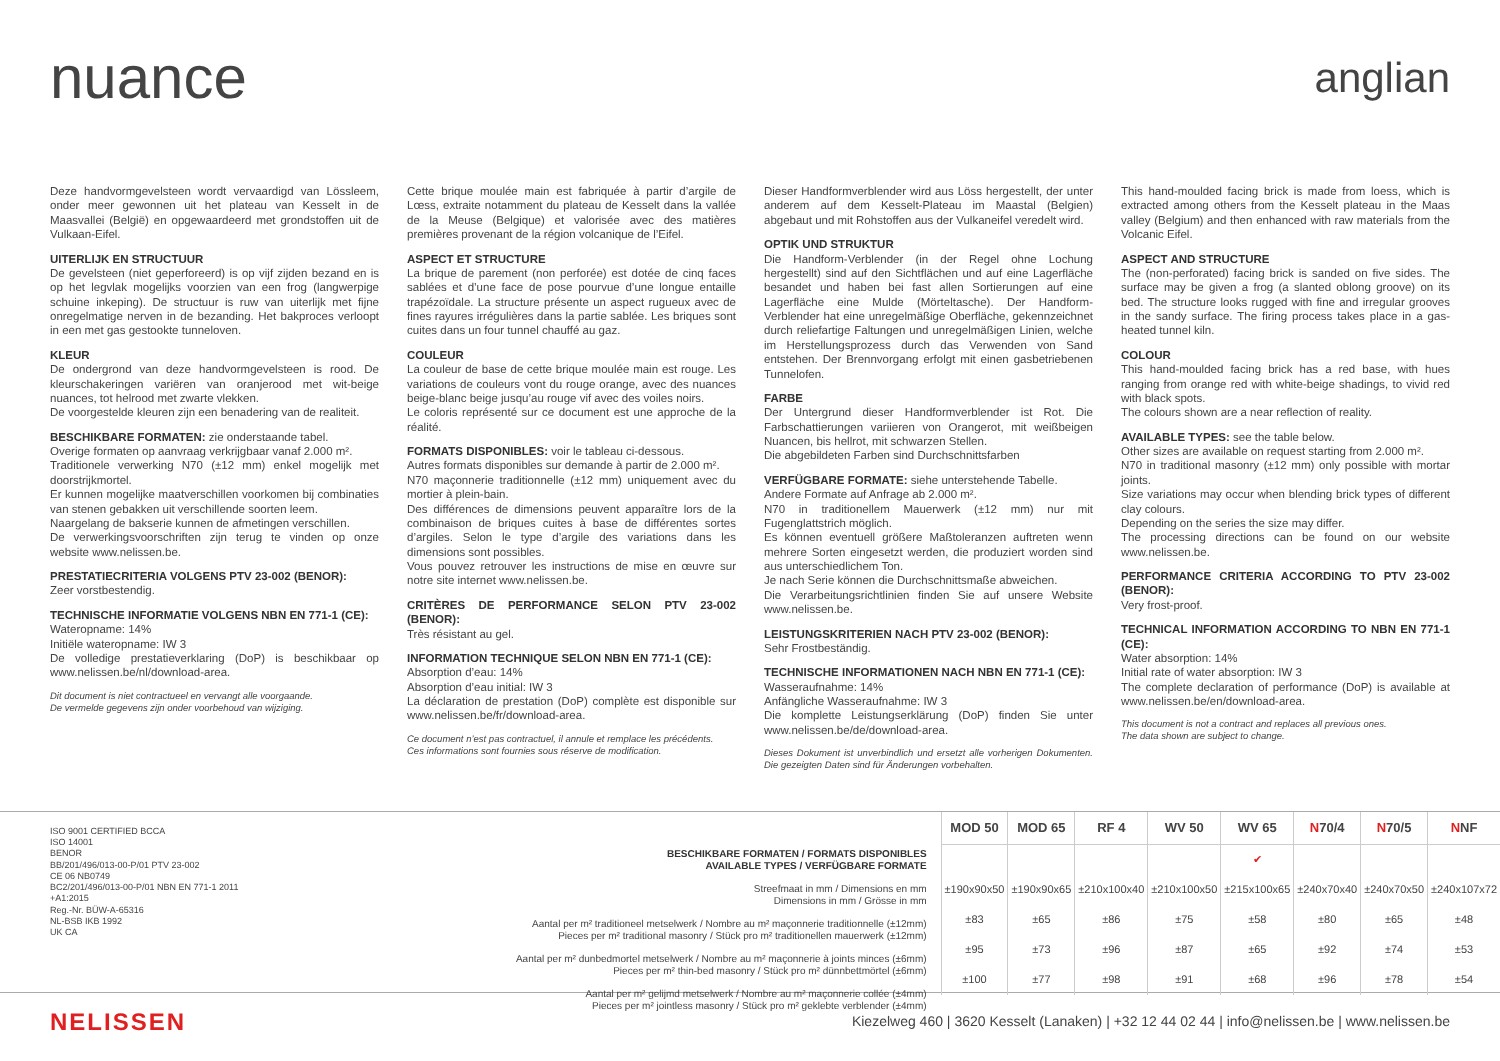nuance
anglian
Deze handvormgevelsteen wordt vervaardigd van Lössleem, onder meer gewonnen uit het plateau van Kesselt in de Maasvallei (België) en opgewaardeerd met grondstoffen uit de Vulkaan-Eifel.
UITERLIJK EN STRUCTUUR
De gevelsteen (niet geperforeerd) is op vijf zijden bezand en is op het legvlak mogelijks voorzien van een frog (langwerpige schuine inkeping). De structuur is ruw van uiterlijk met fijne onregelmatige nerven in de bezanding. Het bakproces verloopt in een met gas gestookte tunneloven.
KLEUR
De ondergrond van deze handvormgevelsteen is rood. De kleurschakeringen variëren van oranjerood met wit-beige nuances, tot helrood met zwarte vlekken.
De voorgestelde kleuren zijn een benadering van de realiteit.
BESCHIKBARE FORMATEN: zie onderstaande tabel.
Overige formaten op aanvraag verkrijgbaar vanaf 2.000 m².
Traditionele verwerking N70 (±12 mm) enkel mogelijk met doorstrijkmortel.
Er kunnen mogelijke maatverschillen voorkomen bij combinaties van stenen gebakken uit verschillende soorten leem.
Naargelang de bakserie kunnen de afmetingen verschillen.
De verwerkingsvoorschriften zijn terug te vinden op onze website www.nelissen.be.
PRESTATIECRITERIA VOLGENS PTV 23-002 (BENOR):
Zeer vorstbestendig.
TECHNISCHE INFORMATIE VOLGENS NBN EN 771-1 (CE):
Wateropname: 14%
Initiële wateropname: IW 3
De volledige prestatieverklaring (DoP) is beschikbaar op www.nelissen.be/nl/download-area.
Dit document is niet contractueel en vervangt alle voorgaande.
De vermelde gegevens zijn onder voorbehoud van wijziging.
Cette brique moulée main est fabriquée à partir d’argile de Lœss, extraite notamment du plateau de Kesselt dans la vallée de la Meuse (Belgique) et valorisée avec des matières premières provenant de la région volcanique de l’Eifel.
ASPECT ET STRUCTURE
La brique de parement (non perforée) est dotée de cinq faces sablées et d’une face de pose pourvue d’une longue entaille trapézoïdale. La structure présente un aspect rugueux avec de fines rayures irrégulières dans la partie sablée. Les briques sont cuites dans un four tunnel chauffé au gaz.
COULEUR
La couleur de base de cette brique moulée main est rouge. Les variations de couleurs vont du rouge orange, avec des nuances beige-blanc beige jusqu’au rouge vif avec des voiles noirs.
Le coloris représenté sur ce document est une approche de la réalité.
FORMATS DISPONIBLES: voir le tableau ci-dessous.
Autres formats disponibles sur demande à partir de 2.000 m².
N70 maçonnerie traditionnelle (±12 mm) uniquement avec du mortier à plein-bain.
Des différences de dimensions peuvent apparaître lors de la combinaison de briques cuites à base de différentes sortes d’argiles. Selon le type d’argile des variations dans les dimensions sont possibles.
Vous pouvez retrouver les instructions de mise en œuvre sur notre site internet www.nelissen.be.
CRITÈRES DE PERFORMANCE SELON PTV 23-002 (BENOR):
Très résistant au gel.
INFORMATION TECHNIQUE SELON NBN EN 771-1 (CE):
Absorption d’eau: 14%
Absorption d’eau initial: IW 3
La déclaration de prestation (DoP) complète est disponible sur www.nelissen.be/fr/download-area.
Ce document n’est pas contractuel, il annule et remplace les précédents.
Ces informations sont fournies sous réserve de modification.
Dieser Handformverblender wird aus Löss hergestellt, der unter anderem auf dem Kesselt-Plateau im Maastal (Belgien) abgebaut und mit Rohstoffen aus der Vulkaneifel veredelt wird.
OPTIK UND STRUKTUR
Die Handform-Verblender (in der Regel ohne Lochung hergestellt) sind auf den Sichtflächen und auf eine Lagerfläche besandet und haben bei fast allen Sortierungen auf eine Lagerfläche eine Mulde (Mörteltasche). Der Handform-Verblender hat eine unregelmäßige Oberfläche, gekennzeichnet durch reliefartige Faltungen und unregelmäßigen Linien, welche im Herstellungsprozess durch das Verwenden von Sand entstehen. Der Brennvorgang erfolgt mit einen gasbetriebenen Tunnelofen.
FARBE
Der Untergrund dieser Handformverblender ist Rot. Die Farbschattierungen variieren von Orangerot, mit weißbeigen Nuancen, bis hellrot, mit schwarzen Stellen.
Die abgebildeten Farben sind Durchschnittsfarben
VERFÜGBARE FORMATE: siehe unterstehende Tabelle.
Andere Formate auf Anfrage ab 2.000 m².
N70 in traditionellem Mauerwerk (±12 mm) nur mit Fugenglattstrich möglich.
Es können eventuell größere Maßtoleranzen auftreten wenn mehrere Sorten eingesetzt werden, die produziert worden sind aus unterschiedlichem Ton.
Je nach Serie können die Durchschnittsmaße abweichen.
Die Verarbeitungsrichtlinien finden Sie auf unsere Website www.nelissen.be.
LEISTUNGSKRITERIEN NACH PTV 23-002 (BENOR):
Sehr Frostbeständig.
TECHNISCHE INFORMATIONEN NACH NBN EN 771-1 (CE):
Wasseraufnahme: 14%
Anfängliche Wasseraufnahme: IW 3
Die komplette Leistungserklärung (DoP) finden Sie unter www.nelissen.be/de/download-area.
Dieses Dokument ist unverbindlich und ersetzt alle vorherigen Dokumenten. Die gezeigten Daten sind für Änderungen vorbehalten.
This hand-moulded facing brick is made from loess, which is extracted among others from the Kesselt plateau in the Maas valley (Belgium) and then enhanced with raw materials from the Volcanic Eifel.
ASPECT AND STRUCTURE
The (non-perforated) facing brick is sanded on five sides. The surface may be given a frog (a slanted oblong groove) on its bed. The structure looks rugged with fine and irregular grooves in the sandy surface. The firing process takes place in a gas-heated tunnel kiln.
COLOUR
This hand-moulded facing brick has a red base, with hues ranging from orange red with white-beige shadings, to vivid red with black spots.
The colours shown are a near reflection of reality.
AVAILABLE TYPES: see the table below.
Other sizes are available on request starting from 2.000 m².
N70 in traditional masonry (±12 mm) only possible with mortar joints.
Size variations may occur when blending brick types of different clay colours.
Depending on the series the size may differ.
The processing directions can be found on our website www.nelissen.be.
PERFORMANCE CRITERIA ACCORDING TO PTV 23-002 (BENOR):
Very frost-proof.
TECHNICAL INFORMATION ACCORDING TO NBN EN 771-1 (CE):
Water absorption: 14%
Initial rate of water absorption: IW 3
The complete declaration of performance (DoP) is available at www.nelissen.be/en/download-area.
This document is not a contract and replaces all previous ones.
The data shown are subject to change.
ISO 9001 CERTIFIED BCCA
ISO 14001
BENOR
BB/201/496/013-00-P/01 PTV 23-002
CE 06 NB0749
BC2/201/496/013-00-P/01 NBN EN 771-1 2011 +A1:2015
Reg.-Nr. BÜW-A-65316
NL-BSB IKB 1992
UK CA
BESCHIKBARE FORMATEN / FORMATS DISPONIBLES
AVAILABLE TYPES / VERFÜGBARE FORMATE
Streefmaat in mm / Dimensions en mm
Dimensions in mm / Grösse in mm
Aantal per m² traditioneel metselwerk / Nombre au m² maçonnerie traditionnelle (±12mm)
Pieces per m² traditional masonry / Stück pro m² traditionellen mauerwerk (±12mm)
Aantal per m² dunbedmortel metselwerk / Nombre au m² maçonnerie à joints minces (±6mm)
Pieces per m² thin-bed masonry / Stück pro m² dünnbettmörtel (±6mm)
Aantal per m² gelijmd metselwerk / Nombre au m² maçonnerie collée (±4mm)
Pieces per m² jointless masonry / Stück pro m² geklebte verblender (±4mm)
| MOD 50 | MOD 65 | RF 4 | WV 50 | WV 65 | N 70/4 | N 70/5 | N NF |
| --- | --- | --- | --- | --- | --- | --- | --- |
| | | | | ✔ | | | |
| ±190x90x50 | ±190x90x65 | ±210x100x40 | ±210x100x50 | ±215x100x65 | ±240x70x40 | ±240x70x50 | ±240x107x72 |
| ±83 | ±65 | ±86 | ±75 | ±58 | ±80 | ±65 | ±48 |
| ±95 | ±73 | ±96 | ±87 | ±65 | ±92 | ±74 | ±53 |
| ±100 | ±77 | ±98 | ±91 | ±68 | ±96 | ±78 | ±54 |
NELISSEN
Kiezelweg 460 | 3620 Kesselt (Lanaken) | +32 12 44 02 44 | info@nelissen.be | www.nelissen.be